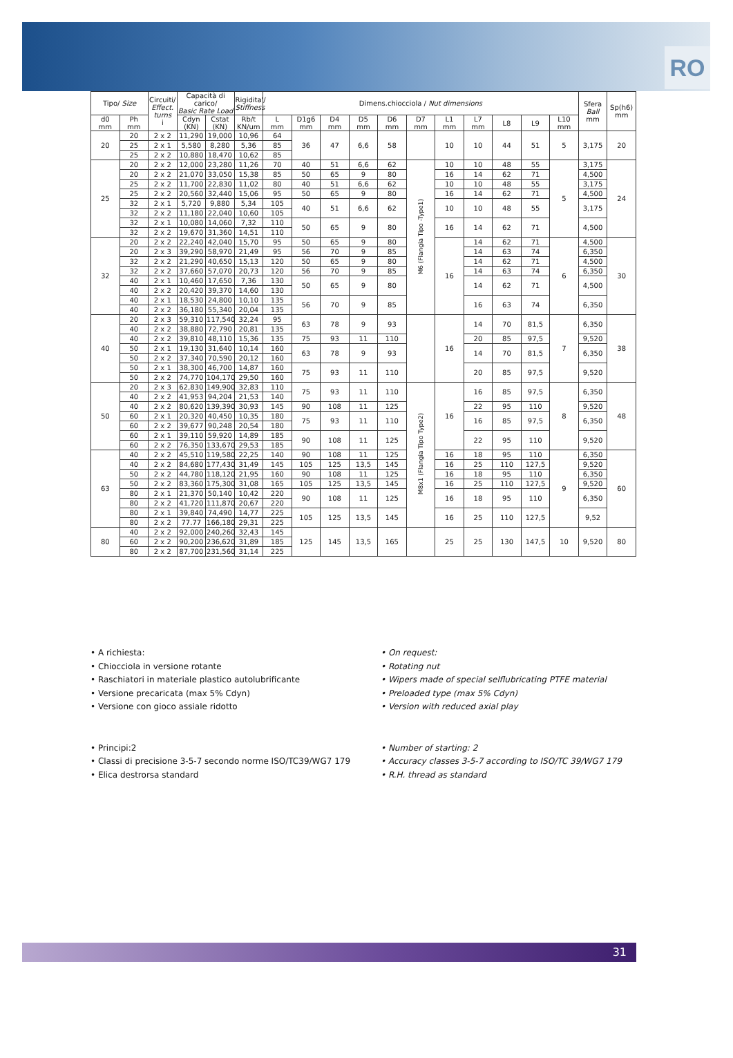RO
| Tipo/ Size | | Circuiti/ Effect. turns i | Capacità di carico/ Basic Rate Load | | Rigidita'/ Stiffness | Dimens.chiocciola / Nut dimensions | | | | | | | | | | | Sfera Ball mm | Sp(h6) mm |
| --- | --- | --- | --- | --- | --- | --- | --- | --- | --- | --- | --- | --- | --- | --- | --- | --- | --- | --- |
| d0 mm | Ph mm | | Cdyn (KN) | Cstat (KN) | Rb/t KN/um | L mm | D1g6 mm | D4 mm | D5 mm | D6 mm | D7 mm | L1 mm | L7 mm | L8 | L9 | L10 mm | | |
| 20 | 20 | 2 x 2 | 11,290 | 19,000 | 10,96 | 64 | 36 | 47 | 6,6 | 58 | | 10 | 10 | 44 | 51 | 5 | 3,175 | 20 |
| | 25 | 2 x 1 | 5,580 | 8,280 | 5,36 | 85 | | | | | | | | | | | | |
| | 25 | 2 x 2 | 10,880 | 18,470 | 10,62 | 85 | | | | | | | | | | | | |
| 25 | 20 | 2 x 2 | 12,000 | 23,280 | 11,26 | 70 | 40 | 51 | 6,6 | 62 | M6 (Flangia Tipo -Type1) | 10 | 10 | 48 | 55 | 5 | 3,175 | 24 |
| | 20 | 2 x 2 | 21,070 | 33,050 | 15,38 | 85 | 50 | 65 | 9 | 80 | | 16 | 14 | 62 | 71 | | 4,500 | |
| | 25 | 2 x 2 | 11,700 | 22,830 | 11,02 | 80 | 40 | 51 | 6,6 | 62 | | 10 | 10 | 48 | 55 | | 3,175 | |
| | 25 | 2 x 2 | 20,560 | 32,440 | 15,06 | 95 | 50 | 65 | 9 | 80 | | 16 | 14 | 62 | 71 | | 4,500 | |
| | 32 | 2 x 1 | 5,720 | 9,880 | 5,34 | 105 | 40 | 51 | 6,6 | 62 | | 10 | 10 | 48 | 55 | | 3,175 | |
| | 32 | 2 x 2 | 11,180 | 22,040 | 10,60 | 105 | | | | | | | | | | | | |
| | 32 | 2 x 1 | 10,080 | 14,060 | 7,32 | 110 | 50 | 65 | 9 | 80 | | 16 | 14 | 62 | 71 | | 4,500 | |
| | 32 | 2 x 2 | 19,670 | 31,360 | 14,51 | 110 | | | | | | | | | | | | |
| 32 | 20 | 2 x 2 | 22,240 | 42,040 | 15,70 | 95 | 50 | 65 | 9 | 80 | | 16 | 14 | 62 | 71 | 6 | 4,500 | 30 |
| | 20 | 2 x 3 | 39,290 | 58,970 | 21,49 | 95 | 56 | 70 | 9 | 85 | | | 14 | 63 | 74 | | 6,350 | |
| | 32 | 2 x 2 | 21,290 | 40,650 | 15,13 | 120 | 50 | 65 | 9 | 80 | | | 14 | 62 | 71 | | 4,500 | |
| | 32 | 2 x 2 | 37,660 | 57,070 | 20,73 | 120 | 56 | 70 | 9 | 85 | | | 14 | 63 | 74 | | 6,350 | |
| | 40 | 2 x 1 | 10,460 | 17,650 | 7,36 | 130 | 50 | 65 | 9 | 80 | | | 14 | 62 | 71 | | 4,500 | |
| | 40 | 2 x 2 | 20,420 | 39,370 | 14,60 | 130 | | | | | | | | | | | | |
| | 40 | 2 x 1 | 18,530 | 24,800 | 10,10 | 135 | 56 | 70 | 9 | 85 | | | 16 | 63 | 74 | | 6,350 | |
| | 40 | 2 x 2 | 36,180 | 55,340 | 20,04 | 135 | | | | | | | | | | | | |
| 40 | 20 | 2 x 3 | 59,310 | 117,540 | 32,24 | 95 | 63 | 78 | 9 | 93 | | 16 | 14 | 70 | 81,5 | 7 | 6,350 | 38 |
| | 40 | 2 x 2 | 38,880 | 72,790 | 20,81 | 135 | | | | | | | | | | | | |
| | 40 | 2 x 2 | 39,810 | 48,110 | 15,36 | 135 | 75 | 93 | 11 | 110 | | | 20 | 85 | 97,5 | | 9,520 | |
| | 50 | 2 x 1 | 19,130 | 31,640 | 10,14 | 160 | 63 | 78 | 9 | 93 | | | 14 | 70 | 81,5 | | 6,350 | |
| | 50 | 2 x 2 | 37,340 | 70,590 | 20,12 | 160 | | | | | | | | | | | | |
| | 50 | 2 x 1 | 38,300 | 46,700 | 14,87 | 160 | 75 | 93 | 11 | 110 | | | 20 | 85 | 97,5 | | 9,520 | |
| | 50 | 2 x 2 | 74,770 | 104,170 | 29,50 | 160 | | | | | | | | | | | | |
| 50 | 20 | 2 x 3 | 62,830 | 149,900 | 32,83 | 110 | 75 | 93 | 11 | 110 | M8x1 (Flangia Tipo Type2) | 16 | 16 | 85 | 97,5 | 8 | 6,350 | 48 |
| | 40 | 2 x 2 | 41,953 | 94,204 | 21,53 | 140 | | | | | | | | | | | | |
| | 40 | 2 x 2 | 80,620 | 139,390 | 30,93 | 145 | 90 | 108 | 11 | 125 | | | 22 | 95 | 110 | | 9,520 | |
| | 60 | 2 x 1 | 20,320 | 40,450 | 10,35 | 180 | 75 | 93 | 11 | 110 | | | 16 | 85 | 97,5 | | 6,350 | |
| | 60 | 2 x 2 | 39,677 | 90,248 | 20,54 | 180 | | | | | | | | | | | | |
| | 60 | 2 x 1 | 39,110 | 59,920 | 14,89 | 185 | 90 | 108 | 11 | 125 | | | 22 | 95 | 110 | | 9,520 | |
| | 60 | 2 x 2 | 76,350 | 133,670 | 29,53 | 185 | | | | | | | | | | | | |
| 63 | 40 | 2 x 2 | 45,510 | 119,580 | 22,25 | 140 | 90 | 108 | 11 | 125 | | 16 | 18 | 95 | 110 | 9 | 6,350 | 60 |
| | 40 | 2 x 2 | 84,680 | 177,430 | 31,49 | 145 | 105 | 125 | 13,5 | 145 | | 16 | 25 | 110 | 127,5 | | 9,520 | |
| | 50 | 2 x 2 | 44,780 | 118,120 | 21,95 | 160 | 90 | 108 | 11 | 125 | | 16 | 18 | 95 | 110 | | 6,350 | |
| | 50 | 2 x 2 | 83,360 | 175,300 | 31,08 | 165 | 105 | 125 | 13,5 | 145 | | 16 | 25 | 110 | 127,5 | | 9,520 | |
| | 80 | 2 x 1 | 21,370 | 50,140 | 10,42 | 220 | 90 | 108 | 11 | 125 | | 16 | 18 | 95 | 110 | | 6,350 | |
| | 80 | 2 x 2 | 41,720 | 111,870 | 20,67 | 220 | | | | | | | | | | | | |
| | 80 | 2 x 1 | 39,840 | 74,490 | 14,77 | 225 | 105 | 125 | 13,5 | 145 | | 16 | 25 | 110 | 127,5 | | 9,52 | |
| | 80 | 2 x 2 | 77.77 | 166,180 | 29,31 | 225 | | | | | | | | | | | | |
| 80 | 40 | 2 x 2 | 92,000 | 240,260 | 32,43 | 145 | 125 | 145 | 13,5 | 165 | | 25 | 25 | 130 | 147,5 | 10 | 9,520 | 80 |
| | 60 | 2 x 2 | 90,200 | 236,620 | 31,89 | 185 | | | | | | | | | | | | |
| | 80 | 2 x 2 | 87,700 | 231,560 | 31,14 | 225 | | | | | | | | | | | | |
• A richiesta:
• Chiocciola in versione rotante
• Raschiatori in materiale plastico autolubrificante
• Versione precaricata (max 5% Cdyn)
• Versione con gioco assiale ridotto
• Principi:2
• Classi di precisione 3-5-7 secondo norme ISO/TC39/WG7 179
• Elica destrorsa standard
• On request:
• Rotating nut
• Wipers made of special selflubricating PTFE material
• Preloaded type (max 5% Cdyn)
• Version with reduced axial play
• Number of starting: 2
• Accuracy classes 3-5-7 according to ISO/TC 39/WG7 179
• R.H. thread as standard
31